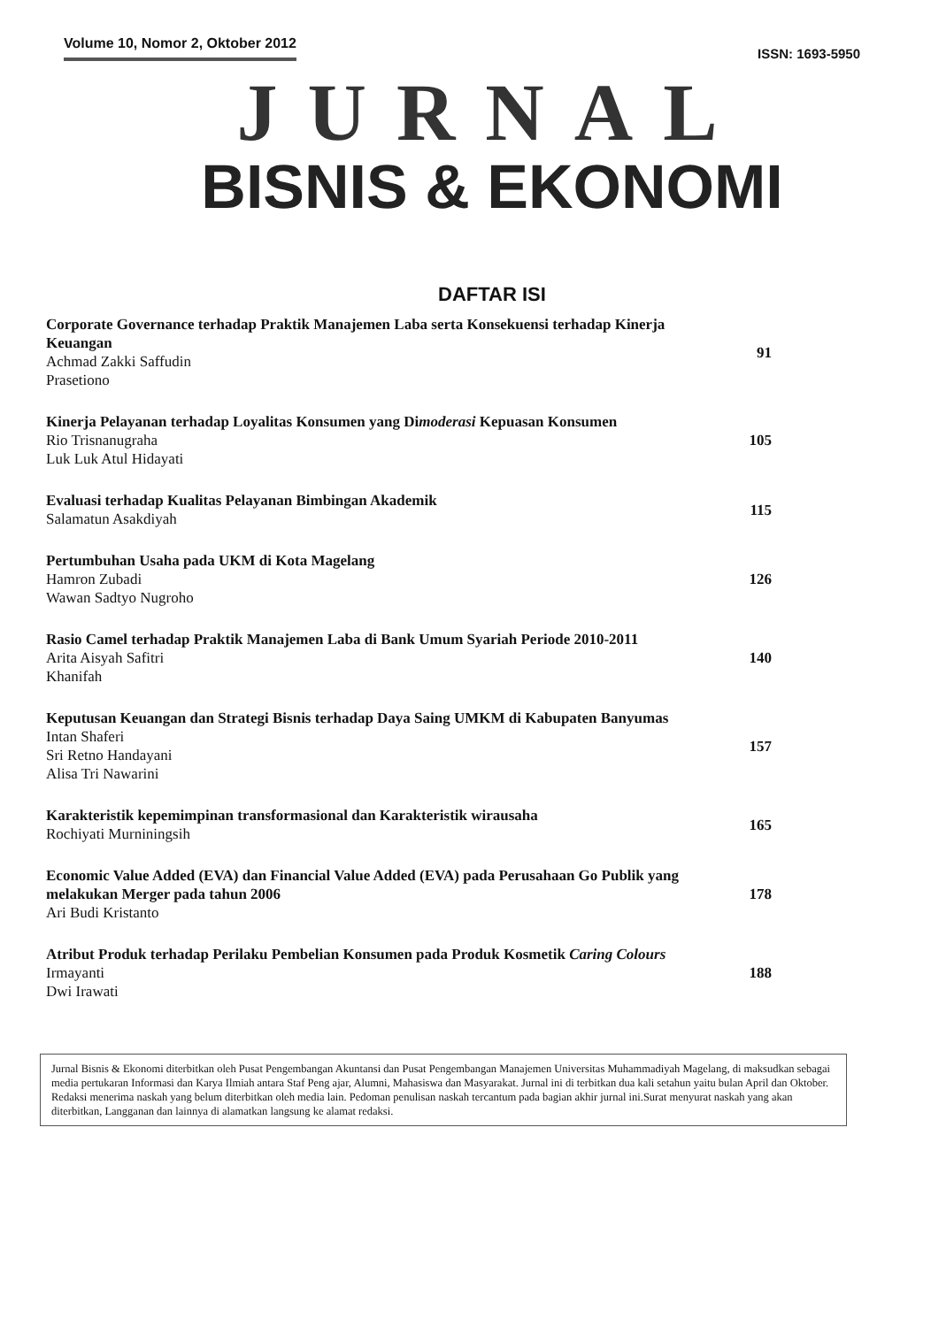Volume 10, Nomor 2, Oktober 2012
ISSN: 1693-5950
JURNAL
BISNIS & EKONOMI
DAFTAR ISI
Corporate Governance terhadap Praktik Manajemen Laba serta Konsekuensi terhadap Kinerja Keuangan
Achmad Zakki Saffudin
Prasetiono
91
Kinerja Pelayanan terhadap Loyalitas Konsumen yang Dimoderasi Kepuasan Konsumen
Rio Trisnanugraha
Luk Luk Atul Hidayati
105
Evaluasi terhadap Kualitas Pelayanan Bimbingan Akademik
Salamatun Asakdiyah
115
Pertumbuhan Usaha pada UKM di Kota Magelang
Hamron Zubadi
Wawan Sadtyo Nugroho
126
Rasio Camel terhadap Praktik Manajemen Laba di Bank Umum Syariah Periode 2010-2011
Arita Aisyah Safitri
Khanifah
140
Keputusan Keuangan dan Strategi Bisnis terhadap Daya Saing UMKM di Kabupaten Banyumas
Intan Shaferi
Sri Retno Handayani
Alisa Tri Nawarini
157
Karakteristik kepemimpinan transformasional dan Karakteristik wirausaha
Rochiyati Murniningsih
165
Economic Value Added (EVA) dan Financial Value Added (EVA) pada Perusahaan Go Publik yang melakukan Merger pada tahun 2006
Ari Budi Kristanto
178
Atribut Produk terhadap Perilaku Pembelian Konsumen pada Produk Kosmetik Caring Colours
Irmayanti
Dwi Irawati
188
Jurnal Bisnis & Ekonomi diterbitkan oleh Pusat Pengembangan Akuntansi dan Pusat Pengembangan Manajemen Universitas Muhammadiyah Magelang, di maksudkan sebagai media pertukaran Informasi dan Karya Ilmiah antara Staf Peng ajar, Alumni, Mahasiswa dan Masyarakat. Jurnal ini di terbitkan dua kali setahun yaitu bulan April dan Oktober.
Redaksi menerima naskah yang belum diterbitkan oleh media lain. Pedoman penulisan naskah tercantum pada bagian akhir jurnal ini.Surat menyurat naskah yang akan diterbitkan, Langganan dan lainnya di alamatkan langsung ke alamat redaksi.